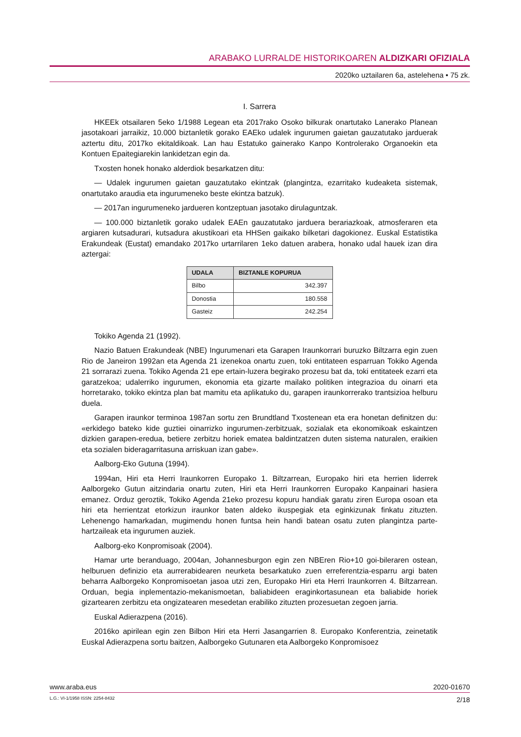ARABAKO LURRALDE HISTORIKOAREN ALDIZKARI OFIZIALA
2020ko uztailaren 6a, astelehena • 75 zk.
I. Sarrera
HKEEk otsailaren 5eko 1/1988 Legean eta 2017rako Osoko bilkurak onartutako Lanerako Planean jasotakoari jarraikiz, 10.000 biztanletik gorako EAEko udalek ingurumen gaietan gauzatutako jarduerak aztertu ditu, 2017ko ekitaldikoak. Lan hau Estatuko gainerako Kanpo Kontrolerako Organoekin eta Kontuen Epaitegiarekin lankidetzan egin da.
Txosten honek honako alderdiok besarkatzen ditu:
— Udalek ingurumen gaietan gauzatutako ekintzak (plangintza, ezarritako kudeaketa sistemak, onartutako araudia eta ingurumeneko beste ekintza batzuk).
— 2017an ingurumeneko jardueren kontzeptuan jasotako dirulaguntzak.
— 100.000 biztanletik gorako udalek EAEn gauzatutako jarduera berariazkoak, atmosferaren eta argiaren kutsadurari, kutsadura akustikoari eta HHSen gaikako bilketari dagokionez. Euskal Estatistika Erakundeak (Eustat) emandako 2017ko urtarrilaren 1eko datuen arabera, honako udal hauek izan dira aztergai:
| UDALA | BIZTANLE KOPURUA |
| --- | --- |
| Bilbo | 342.397 |
| Donostia | 180.558 |
| Gasteiz | 242.254 |
Tokiko Agenda 21 (1992).
Nazio Batuen Erakundeak (NBE) Ingurumenari eta Garapen Iraunkorrari buruzko Biltzarra egin zuen Rio de Janeiron 1992an eta Agenda 21 izenekoa onartu zuen, toki entitateen esparruan Tokiko Agenda 21 sorrarazi zuena. Tokiko Agenda 21 epe ertain-luzera begirako prozesu bat da, toki entitateek ezarri eta garatzekoa; udalerriko ingurumen, ekonomia eta gizarte mailako politiken integrazioa du oinarri eta horretarako, tokiko ekintza plan bat mamitu eta aplikatuko du, garapen iraunkorrerako trantsizioa helburu duela.
Garapen iraunkor terminoa 1987an sortu zen Brundtland Txostenean eta era honetan definitzen du: «erkidego bateko kide guztiei oinarrizko ingurumen-zerbitzuak, sozialak eta ekonomikoak eskaintzen dizkien garapen-eredua, betiere zerbitzu horiek ematea baldintzatzen duten sistema naturalen, eraikien eta sozialen bideragarritasuna arriskuan izan gabe».
Aalborg-Eko Gutuna (1994).
1994an, Hiri eta Herri Iraunkorren Europako 1. Biltzarrean, Europako hiri eta herrien liderrek Aalborgeko Gutun aitzindaria onartu zuten, Hiri eta Herri Iraunkorren Europako Kanpainari hasiera emanez. Orduz geroztik, Tokiko Agenda 21eko prozesu kopuru handiak garatu ziren Europa osoan eta hiri eta herrientzat etorkizun iraunkor baten aldeko ikuspegiak eta eginkizunak finkatu zituzten. Lehenengo hamarkadan, mugimendu honen funtsa hein handi batean osatu zuten plangintza parte-hartzaileak eta ingurumen auziek.
Aalborg-eko Konpromisoak (2004).
Hamar urte beranduago, 2004an, Johannesburgon egin zen NBEren Rio+10 goi-bileraren ostean, helburuen definizio eta aurrerabidearen neurketa besarkatuko zuen erreferentzia-esparru argi baten beharra Aalborgeko Konpromisoetan jasoa utzi zen, Europako Hiri eta Herri Iraunkorren 4. Biltzarrean. Orduan, begia inplementazio-mekanismoetan, baliabideen eraginkortasunean eta baliabide horiek gizartearen zerbitzu eta ongizatearen mesedetan erabiliko zituzten prozesuetan zegoen jarria.
Euskal Adierazpena (2016).
2016ko apirilean egin zen Bilbon Hiri eta Herri Jasangarrien 8. Europako Konferentzia, zeinetatik Euskal Adierazpena sortu baitzen, Aalborgeko Gutunaren eta Aalborgeko Konpromisoez
www.araba.eus 2020-01670
L.G.: VI-1/1958 ISSN: 2254-8432 2/18